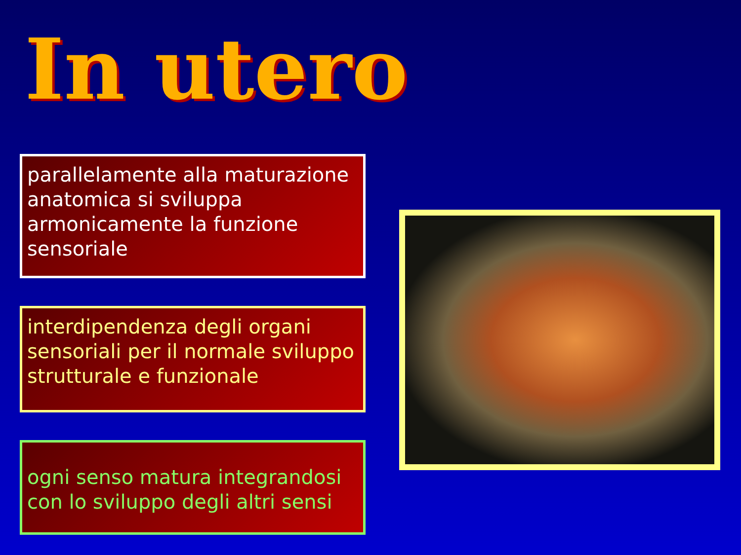In utero
parallelamente alla maturazione anatomica si sviluppa armonicamente la funzione sensoriale
interdipendenza degli organi sensoriali per il normale sviluppo strutturale e funzionale
ogni senso matura integrandosi con lo sviluppo degli altri sensi